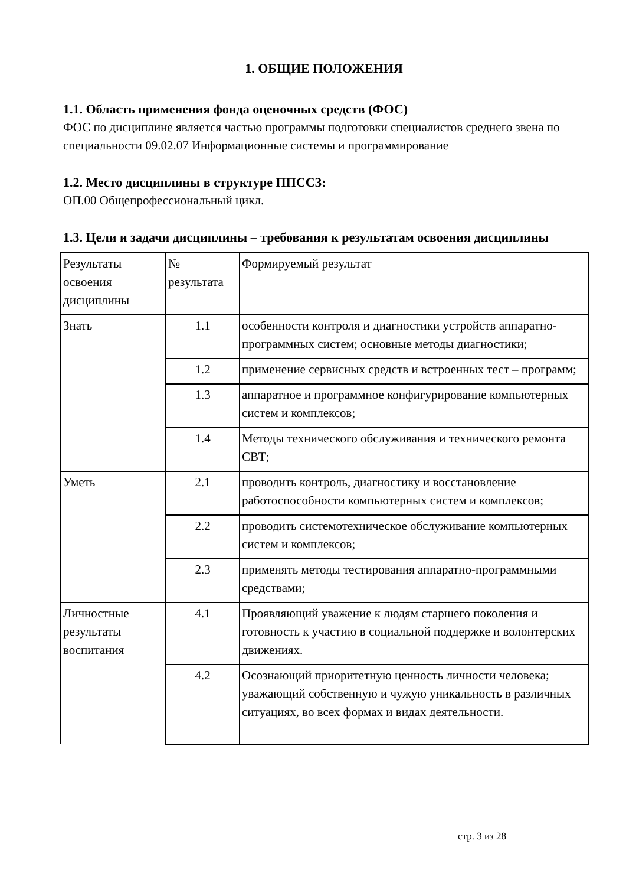1. ОБЩИЕ ПОЛОЖЕНИЯ
1.1. Область применения фонда оценочных средств (ФОС)
ФОС по дисциплине является частью программы подготовки специалистов среднего звена по специальности 09.02.07 Информационные системы и программирование
1.2. Место дисциплины в структуре ППССЗ:
ОП.00 Общепрофессиональный цикл.
1.3. Цели и задачи дисциплины – требования к результатам освоения дисциплины
| Результаты освоения дисциплины | № результата | Формируемый результат |
| Знать | 1.1 | особенности контроля и диагностики устройств аппаратно-программных систем; основные методы диагностики; |
| | 1.2 | применение сервисных средств и встроенных тест – программ; |
| | 1.3 | аппаратное и программное конфигурирование компьютерных систем и комплексов; |
| | 1.4 | Методы технического обслуживания и технического ремонта СВТ; |
| Уметь | 2.1 | проводить контроль, диагностику и восстановление работоспособности компьютерных систем и комплексов; |
| | 2.2 | проводить системотехническое обслуживание компьютерных систем и комплексов; |
| | 2.3 | применять методы тестирования аппаратно-программными средствами; |
| Личностные результаты воспитания | 4.1 | Проявляющий уважение к людям старшего поколения и готовность к участию в социальной поддержке и волонтерских движениях. |
| | 4.2 | Осознающий приоритетную ценность личности человека; уважающий собственную и чужую уникальность в различных ситуациях, во всех формах и видах деятельности. |
стр. 3 из 28